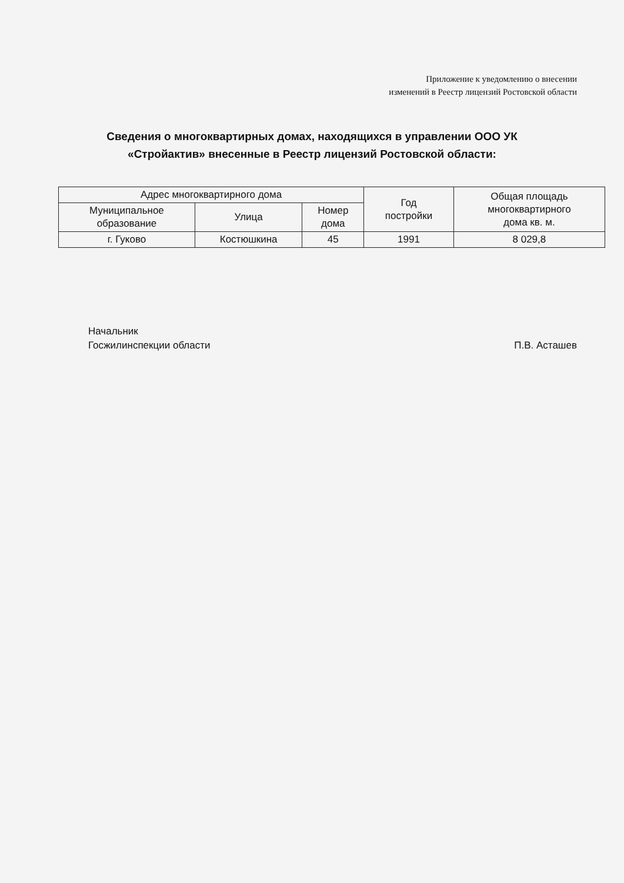Приложение к уведомлению о внесении
изменений в Реестр лицензий Ростовской области
Сведения о многоквартирных домах, находящихся в управлении ООО УК
«Стройактив» внесенные в Реестр лицензий Ростовской области:
| Адрес многоквартирного дома | | | Год постройки | Общая площадь многоквартирного дома кв. м. |
| --- | --- | --- | --- | --- |
| Муниципальное образование | Улица | Номер дома | | |
| г. Гуково | Костюшкина | 45 | 1991 | 8 029,8 |
Начальник
Госжилинспекции области
П.В. Асташев